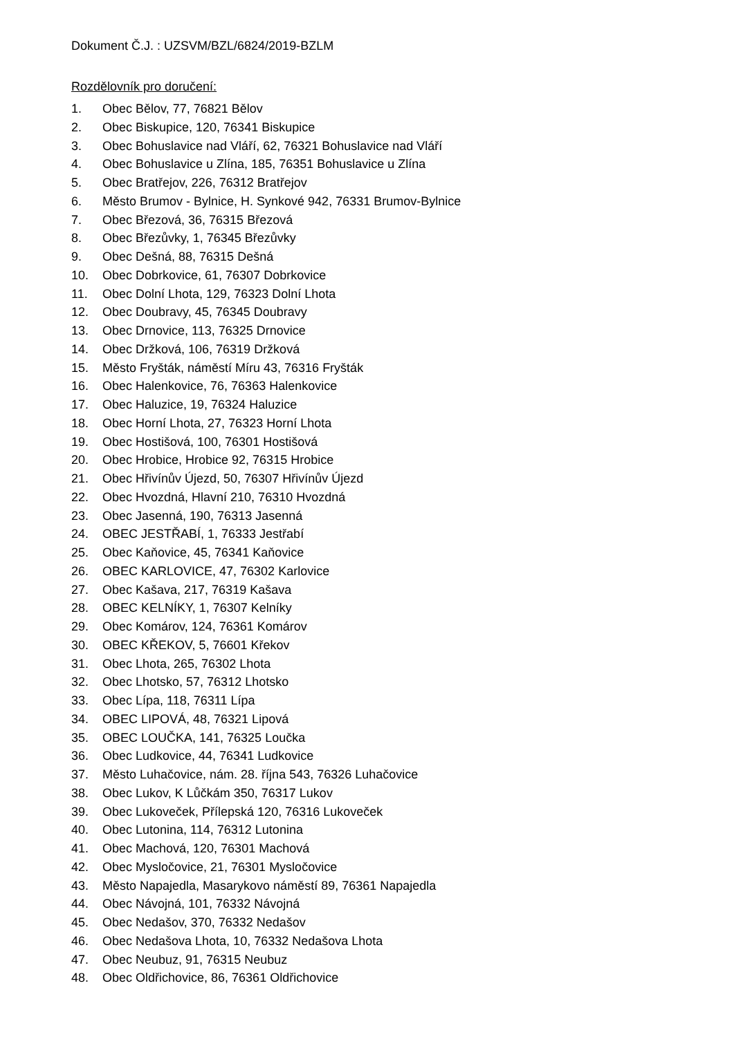Dokument Č.J. : UZSVM/BZL/6824/2019-BZLM
Rozdělovník pro doručení:
1. Obec Bělov, 77, 76821 Bělov
2. Obec Biskupice, 120, 76341 Biskupice
3. Obec Bohuslavice nad Vláří, 62, 76321 Bohuslavice nad Vláří
4. Obec Bohuslavice u Zlína, 185, 76351 Bohuslavice u Zlína
5. Obec Bratřejov, 226, 76312 Bratřejov
6. Město Brumov - Bylnice, H. Synkové 942, 76331 Brumov-Bylnice
7. Obec Březová, 36, 76315 Březová
8. Obec Březůvky, 1, 76345 Březůvky
9. Obec Dešná, 88, 76315 Dešná
10. Obec Dobrkovice, 61, 76307 Dobrkovice
11. Obec Dolní Lhota, 129, 76323 Dolní Lhota
12. Obec Doubravy, 45, 76345 Doubravy
13. Obec Drnovice, 113, 76325 Drnovice
14. Obec Držková, 106, 76319 Držková
15. Město Fryšták, náměstí Míru 43, 76316 Fryšták
16. Obec Halenkovice, 76, 76363 Halenkovice
17. Obec Haluzice, 19, 76324 Haluzice
18. Obec Horní Lhota, 27, 76323 Horní Lhota
19. Obec Hostišová, 100, 76301 Hostišová
20. Obec Hrobice, Hrobice 92, 76315 Hrobice
21. Obec Hřivínův Újezd, 50, 76307 Hřivínův Újezd
22. Obec Hvozdná, Hlavní 210, 76310 Hvozdná
23. Obec Jasenná, 190, 76313 Jasenná
24. OBEC JESTŘABÍ, 1, 76333 Jestřabí
25. Obec Kaňovice, 45, 76341 Kaňovice
26. OBEC KARLOVICE, 47, 76302 Karlovice
27. Obec Kašava, 217, 76319 Kašava
28. OBEC KELNÍKY, 1, 76307 Kelníky
29. Obec Komárov, 124, 76361 Komárov
30. OBEC KŘEKOV, 5, 76601 Křekov
31. Obec Lhota, 265, 76302 Lhota
32. Obec Lhotsko, 57, 76312 Lhotsko
33. Obec Lípa, 118, 76311 Lípa
34. OBEC LIPOVÁ, 48, 76321 Lipová
35. OBEC LOUČKA, 141, 76325 Loučka
36. Obec Ludkovice, 44, 76341 Ludkovice
37. Město Luhačovice, nám. 28. října 543, 76326 Luhačovice
38. Obec Lukov, K Lůčkám 350, 76317 Lukov
39. Obec Lukoveček, Přílepská 120, 76316 Lukoveček
40. Obec Lutonina, 114, 76312 Lutonina
41. Obec Machová, 120, 76301 Machová
42. Obec Mysločovice, 21, 76301 Mysločovice
43. Město Napajedla, Masarykovo náměstí 89, 76361 Napajedla
44. Obec Návojná, 101, 76332 Návojná
45. Obec Nedašov, 370, 76332 Nedašov
46. Obec Nedašova Lhota, 10, 76332 Nedašova Lhota
47. Obec Neubuz, 91, 76315 Neubuz
48. Obec Oldřichovice, 86, 76361 Oldřichovice